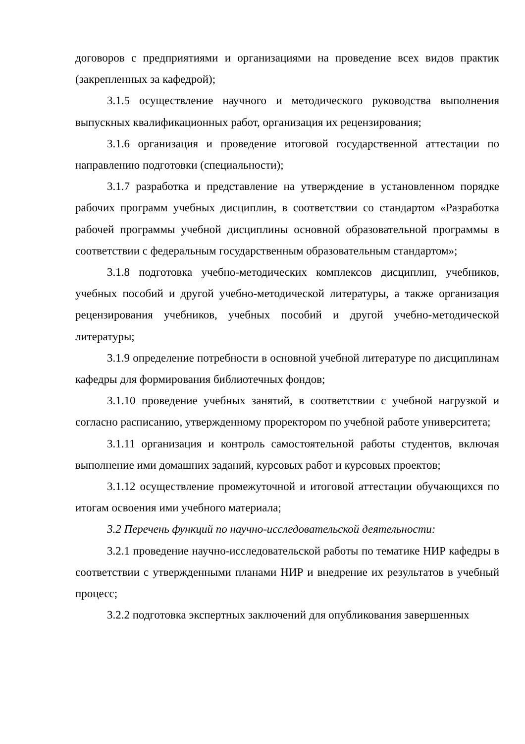договоров с предприятиями и организациями на проведение всех видов практик (закрепленных за кафедрой);
3.1.5 осуществление научного и методического руководства выполнения выпускных квалификационных работ, организация их рецензирования;
3.1.6 организация и проведение итоговой государственной аттестации по направлению подготовки (специальности);
3.1.7 разработка и представление на утверждение в установленном порядке рабочих программ учебных дисциплин, в соответствии со стандартом «Разработка рабочей программы учебной дисциплины основной образовательной программы в соответствии с федеральным государственным образовательным стандартом»;
3.1.8 подготовка учебно-методических комплексов дисциплин, учебников, учебных пособий и другой учебно-методической литературы, а также организация рецензирования учебников, учебных пособий и другой учебно-методической литературы;
3.1.9 определение потребности в основной учебной литературе по дисциплинам кафедры для формирования библиотечных фондов;
3.1.10 проведение учебных занятий, в соответствии с учебной нагрузкой и согласно расписанию, утвержденному проректором по учебной работе университета;
3.1.11 организация и контроль самостоятельной работы студентов, включая выполнение ими домашних заданий, курсовых работ и курсовых проектов;
3.1.12 осуществление промежуточной и итоговой аттестации обучающихся по итогам освоения ими учебного материала;
3.2 Перечень функций по научно-исследовательской деятельности:
3.2.1 проведение научно-исследовательской работы по тематике НИР кафедры в соответствии с утвержденными планами НИР и внедрение их результатов в учебный процесс;
3.2.2 подготовка экспертных заключений для опубликования завершенных